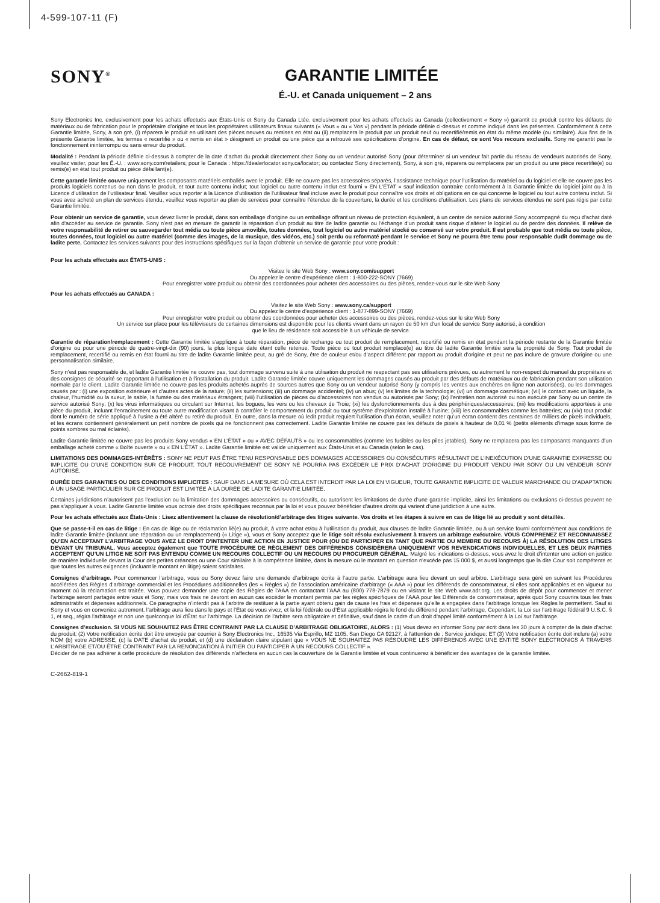4-599-107-11 (F)
SONY<sup>®</sup>
GARANTIE LIMITÉE
É.-U. et Canada uniquement – 2 ans
Sony Electronics Inc. exclusivement pour les achats effectués aux États-Unis et Sony du Canada Ltée. exclusivement pour les achats effectués au Canada (collectivement « Sony ») garantit ce produit contre les défauts de matériaux ou de fabrication pour le propriétaire d’origine et tous les propriétaires utilisateurs finaux suivants (« Vous » ou « Vos ») pendant la période définie ci-dessus et comme indiqué dans les présentes. Conformément à cette Garantie limitée, Sony, à son gré, (i) réparera le produit en utilisant des pièces neuves ou remises en état ou (ii) remplacera le produit par un produit neuf ou recertifié/remis en état du même modèle (ou similaire). Aux fins de la présente Garantie limitée, les termes « recertifié » ou « remis en état » désignent un produit ou une pièce qui a retrouvé ses spécifications d’origine. En cas de défaut, ce sont Vos recours exclusifs. Sony ne garantit pas le fonctionnement ininterrompu ou sans erreur du produit.
Modalité : Pendant la période définie ci-dessus à compter de la date d’achat du produit directement chez Sony ou un vendeur autorisé Sony (pour déterminer si un vendeur fait partie du réseau de vendeurs autorisés de Sony, veuillez visiter, pour les É.-U. : www.sony.com/retailers; pour le Canada : https://dealerlocator.sony.ca/locator; ou contactez Sony directement), Sony, à son gré, réparera ou remplacera par un produit ou une pièce recertifié(e) ou remis(e) en état tout produit ou pièce défaillant(e).
Cette garantie limitée couvre uniquement les composants matériels emballés avec le produit. Elle ne couvre pas les accessoires séparés, l’assistance technique pour l’utilisation du matériel ou du logiciel et elle ne couvre pas les produits logiciels contenus ou non dans le produit, et tout autre contenu inclut; tout logiciel ou autre contenu inclut est fourni « EN L’ÉTAT » sauf indication contraire conformément à la Garantie limitée du logiciel joint ou à la Licence d’utilisation de l’utilisateur final. Veuillez vous reporter à la Licence d’utilisation de l’utilisateur final incluse avec le produit pour connaître vos droits et obligations en ce qui concerne le logiciel ou tout autre contenu inclut. Si vous avez acheté un plan de services étendu, veuillez vous reporter au plan de services pour connaître l’étendue de la couverture, la durée et les conditions d’utilisation. Les plans de services étendus ne sont pas régis par cette Garantie limitée.
Pour obtenir un service de garantie, vous devez livrer le produit, dans son emballage d’origine ou un emballage offrant un niveau de protection équivalent, à un centre de service autorisé Sony accompagné du reçu d’achat daté afin d’accéder au service de garantie. Sony n’est pas en mesure de garantir la réparation d’un produit au titre de ladite garantie ou l’échange d’un produit sans risque d’altérer le logiciel ou de perdre des données. Il relève de votre responsabilité de retirer ou sauvegarder tout média ou toute pièce amovible, toutes données, tout logiciel ou autre matériel stocké ou conservé sur votre produit. Il est probable que tout média ou toute pièce, toutes données, tout logiciel ou autre matériel (comme des images, de la musique, des vidéos, etc.) soit perdu ou reformaté pendant le service et Sony ne pourra être tenu pour responsable dudit dommage ou de ladite perte. Contactez les services suivants pour des instructions spécifiques sur la façon d’obtenir un service de garantie pour votre produit :
Pour les achats effectués aux ÉTATS-UNIS :
Visitez le site Web Sony : www.sony.com/support
Ou appelez le centre d’expérience client : 1-800-222-SONY (7669)
Pour enregistrer votre produit ou obtenir des coordonnées pour acheter des accessoires ou des pièces, rendez-vous sur le site Web Sony
Pour les achats effectués au CANADA :
Visitez le site Web Sony : www.sony.ca/support
Ou appelez le centre d’expérience client : 1-877-899-SONY (7669)
Pour enregistrer votre produit ou obtenir des coordonnées pour acheter des accessoires ou des pièces, rendez-vous sur le site Web Sony
Un service sur place pour les téléviseurs de certaines dimensions est disponible pour les clients vivant dans un rayon de 50 km d’un local de service Sony autorisé, à condition
que le lieu de résidence soit accessible à un véhicule de service.
Garantie de réparation/remplacement : Cette Garantie limitée s’applique à toute réparation, pièce de rechange ou tout produit de remplacement, recertifié ou remis en état pendant la période restante de la Garantie limitée d’origine ou pour une période de quatre-vingt-dix (90) jours, la plus longue date étant celle retenue. Toute pièce ou tout produit remplacé(e) au titre de ladite Garantie limitée sera la propriété de Sony. Tout produit de remplacement, recertifié ou remis en état fourni au titre de ladite Garantie limitée peut, au gré de Sony, être de couleur et/ou d’aspect différent par rapport au produit d’origine et peut ne pas inclure de gravure d’origine ou une personnalisation similaire.
Sony n’est pas responsable de, et ladite Garantie limitée ne couvre pas, tout dommage survenu suite à une utilisation du produit ne respectant pas ses utilisations prévues, ou autrement le non-respect du manuel du propriétaire et des consignes de sécurité se rapportant à l’utilisation et à l’installation du produit. Ladite Garantie limitée couvre uniquement les dommages causés au produit par des défauts de matériaux ou de fabrication pendant son utilisation normale par le client. Ladite Garantie limitée ne couvre pas les produits achetés auprès de sources autres que Sony ou un vendeur autorisé Sony (y compris les ventes aux enchères en ligne non autorisées), ou les dommages causés par : (i) une exposition extérieure et d’autres actes de la nature; (ii) les surtensions; (iii) un dommage accidentel; (iv) un abus; (v) les limites de la technologie; (vi) un dommage cosmétique; (vii) le contact avec un liquide, la chaleur, l’humidité ou la sueur, le sable, la fumée ou des matériaux étrangers; (viii) l’utilisation de pièces ou d’accessoires non vendus ou autorisés par Sony; (ix) l’entretien non autorisé ou non exécuté par Sony ou un centre de service autorisé Sony; (x) les virus informatiques ou circulant sur Internet, les bogues, les vers ou les chevaux de Troie; (xi) les dysfonctionnements dus à des périphériques/accessoires; (xii) les modifications apportées à une pièce du produit, incluant l’enracinement ou toute autre modification visant à contrôler le comportement du produit ou tout système d’exploitation installé à l’usine; (xiii) les consommables comme les batteries; ou (xiv) tout produit dont le numéro de série appliqué à l’usine a été altéré ou retiré du produit. En outre, dans la mesure où ledit produit requiert l’utilisation d’un écran, veuillez noter qu’un écran contient des centaines de milliers de pixels individuels, et les écrans contiennent généralement un petit nombre de pixels qui ne fonctionnent pas correctement. Ladite Garantie limitée ne couvre pas les défauts de pixels à hauteur de 0,01 % (petits éléments d’image sous forme de points sombres ou mal éclairés).
Ladite Garantie limitée ne couvre pas les produits Sony vendus « EN L’ÉTAT » ou « AVEC DÉFAUTS » ou les consommables (comme les fusibles ou les piles jetables). Sony ne remplacera pas les composants manquants d’un emballage acheté comme « Boîte ouverte » ou « EN L’ÉTAT ». Ladite Garantie limitée est valide uniquement aux États-Unis et au Canada (selon le cas).
LIMITATIONS DES DOMMAGES-INTÉRÊTS : SONY NE PEUT PAS ÊTRE TENU RESPONSABLE DES DOMMAGES ACCESSOIRES OU CONSÉCUTIFS RÉSULTANT DE L’INEXÉCUTION D’UNE GARANTIE EXPRESSE OU IMPLICITE OU D’UNE CONDITION SUR CE PRODUIT. TOUT RECOUVREMENT DE SONY NE POURRA PAS EXCÉDER LE PRIX D’ACHAT D’ORIGINE DU PRODUIT VENDU PAR SONY OU UN VENDEUR SONY AUTORISÉ.
DURÉE DES GARANTIES OU DES CONDITIONS IMPLICITES : SAUF DANS LA MESURE OÙ CELA EST INTERDIT PAR LA LOI EN VIGUEUR, TOUTE GARANTIE IMPLICITE DE VALEUR MARCHANDE OU D’ADAPTATION À UN USAGE PARTICULIER SUR CE PRODUIT EST LIMITÉE À LA DURÉE DE LADITE GARANTIE LIMITÉE.
Certaines juridictions n’autorisent pas l’exclusion ou la limitation des dommages accessoires ou consécutifs, ou autorisent les limitations de durée d’une garantie implicite, ainsi les limitations ou exclusions ci-dessus peuvent ne pas s’appliquer à vous. Ladite Garantie limitée vous octroie des droits spécifiques reconnus par la loi et vous pouvez bénéficier d’autres droits qui varient d’une juridiction à une autre.
Pour les achats effectués aux États-Unis : Lisez attentivement la clause de résolution/d’arbitrage des litiges suivante. Vos droits et les étapes à suivre en cas de litige lié au produit y sont détaillés.
Que se passe-t-il en cas de litige : En cas de litige ou de réclamation lié(e) au produit, à votre achat et/ou à l’utilisation du produit, aux clauses de ladite Garantie limitée, ou à un service fourni conformément aux conditions de ladite Garantie limitée (incluant une réparation ou un remplacement) (« Litige »), vous et Sony acceptez que le litige soit résolu exclusivement à travers un arbitrage exécutoire. VOUS COMPRENEZ ET RECONNAISSEZ QU’EN ACCEPTANT L’ARBITRAGE VOUS AVEZ LE DROIT D’INTENTER UNE ACTION EN JUSTICE POUR (OU DE PARTICIPER EN TANT QUE PARTIE OU MEMBRE DU RECOURS À) LA RÉSOLUTION DES LITIGES DEVANT UN TRIBUNAL. Vous acceptez également que TOUTE PROCÉDURE DE RÈGLEMENT DES DIFFÉRENDS CONSIDÈRERA UNIQUEMENT VOS REVENDICATIONS INDIVIDUELLES, ET LES DEUX PARTIES ACCEPTENT QU’UN LITIGE NE SOIT PAS ENTENDU COMME UN RECOURS COLLECTIF OU UN RECOURS DU PROCUREUR GÉNÉRAL. Malgré les indications ci-dessus, vous avez le droit d’intenter une action en justice de manière individuelle devant la Cour des petites créances ou une Cour similaire à la compétence limitée, dans la mesure où le montant en question n’excède pas 15 000 $, et aussi longtemps que la dite Cour soit compétente et que toutes les autres exigences (incluant le montant en litige) soient satisfaites.
Consignes d’arbitrage. Pour commencer l’arbitrage, vous ou Sony devez faire une demande d’arbitrage écrite à l’autre partie. L’arbitrage aura lieu devant un seul arbitre. L’arbitrage sera géré en suivant les Procédures accélérées des Règles d’arbitrage commercial et les Procédures additionnelles (les « Règles ») de l’association américaine d’arbitrage (« AAA ») pour les différends de consommateur, si elles sont applicables et en vigueur au moment où la réclamation est traitée. Vous pouvez demander une copie des Règles de l’AAA en contactant l’AAA au (800) 778-7879 ou en visitant le site Web www.adr.org. Les droits de dépôt pour commencer et mener l’arbitrage seront partagés entre vous et Sony, mais vos frais ne devront en aucun cas excéder le montant permis par les règles spécifiques de l’AAA pour les Différends de consommateur, après quoi Sony couvrira tous les frais administratifs et dépenses additionnels. Ce paragraphe n’interdit pas à l’arbitre de restituer à la partie ayant obtenu gain de cause les frais et dépenses qu’elle a engagées dans l’arbitrage lorsque les Règles le permettent. Sauf si Sony et vous en conveniez autrement, l’arbitrage aura lieu dans le pays et l’État où vous vivez, et la loi fédérale ou d’État applicable régira le fond du différend pendant l’arbitrage. Cependant, la Loi sur l’arbitrage fédéral 9 U.S.C. § 1, et seq., régira l’arbitrage et non une quelconque loi d’État sur l’arbitrage. La décision de l’arbitre sera obligatoire et définitive, sauf dans le cadre d’un droit d’appel limité conformément à la Loi sur l’arbitrage.
Consignes d’exclusion. SI VOUS NE SOUHAITEZ PAS ÊTRE CONTRAINT PAR LA CLAUSE D’ARBITRAGE OBLIGATOIRE, ALORS : (1) Vous devez en informer Sony par écrit dans les 30 jours à compter de la date d’achat du produit; (2) Votre notification écrite doit être envoyée par courrier à Sony Electronics Inc., 16535 Via Esprillo, MZ 1105, San Diego CA 92127, à l’attention de : Service juridique; ET (3) Votre notification écrite doit inclure (a) votre NOM (b) votre ADRESSE, (c) la DATE d’achat du produit, et (d) une déclaration claire stipulant que « VOUS NE SOUHAITEZ PAS RÉSOUDRE LES DIFFÉRENDS AVEC UNE ENTITÉ SONY ELECTRONICS À TRAVERS L’ARBITRAGE ET/OU ÊTRE CONTRAINT PAR LA RENONCIATION À INITIER OU PARTICIPER À UN RECOURS COLLECTIF ».
Décider de ne pas adhérer à cette procédure de résolution des différends n’affectera en aucun cas la couverture de la Garantie limitée et vous continuerez à bénéficier des avantages de la garantie limitée.
C-2662-819-1